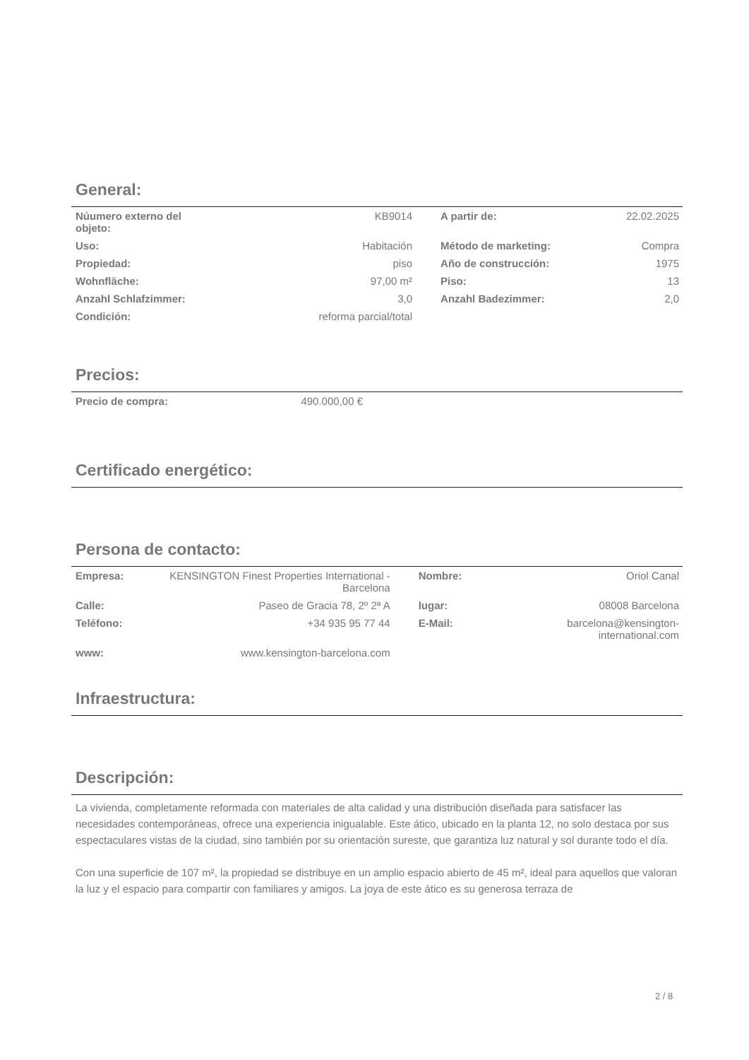General:
| Núumero externo del objeto: | KB9014 | A partir de: | 22.02.2025 |
| Uso: | Habitación | Método de marketing: | Compra |
| Propiedad: | piso | Año de construcción: | 1975 |
| Wohnfläche: | 97,00 m² | Piso: | 13 |
| Anzahl Schlafzimmer: | 3,0 | Anzahl Badezimmer: | 2,0 |
| Condición: | reforma parcial/total | | |
Precios:
| Precio de compra: | 490.000,00 € | |
Certificado energético:
Persona de contacto:
| Empresa: | KENSINGTON Finest Properties International - Barcelona | Nombre: | Oriol Canal |
| Calle: | Paseo de Gracia 78, 2º 2ª A | lugar: | 08008 Barcelona |
| Teléfono: | +34 935 95 77 44 | E-Mail: | barcelona@kensington-international.com |
| www: | www.kensington-barcelona.com | | |
Infraestructura:
Descripción:
La vivienda, completamente reformada con materiales de alta calidad y una distribución diseñada para satisfacer las necesidades contemporáneas, ofrece una experiencia inigualable. Este ático, ubicado en la planta 12, no solo destaca por sus espectaculares vistas de la ciudad, sino también por su orientación sureste, que garantiza luz natural y sol durante todo el día.
Con una superficie de 107 m², la propiedad se distribuye en un amplio espacio abierto de 45 m², ideal para aquellos que valoran la luz y el espacio para compartir con familiares y amigos. La joya de este ático es su generosa terraza de
2 / 8